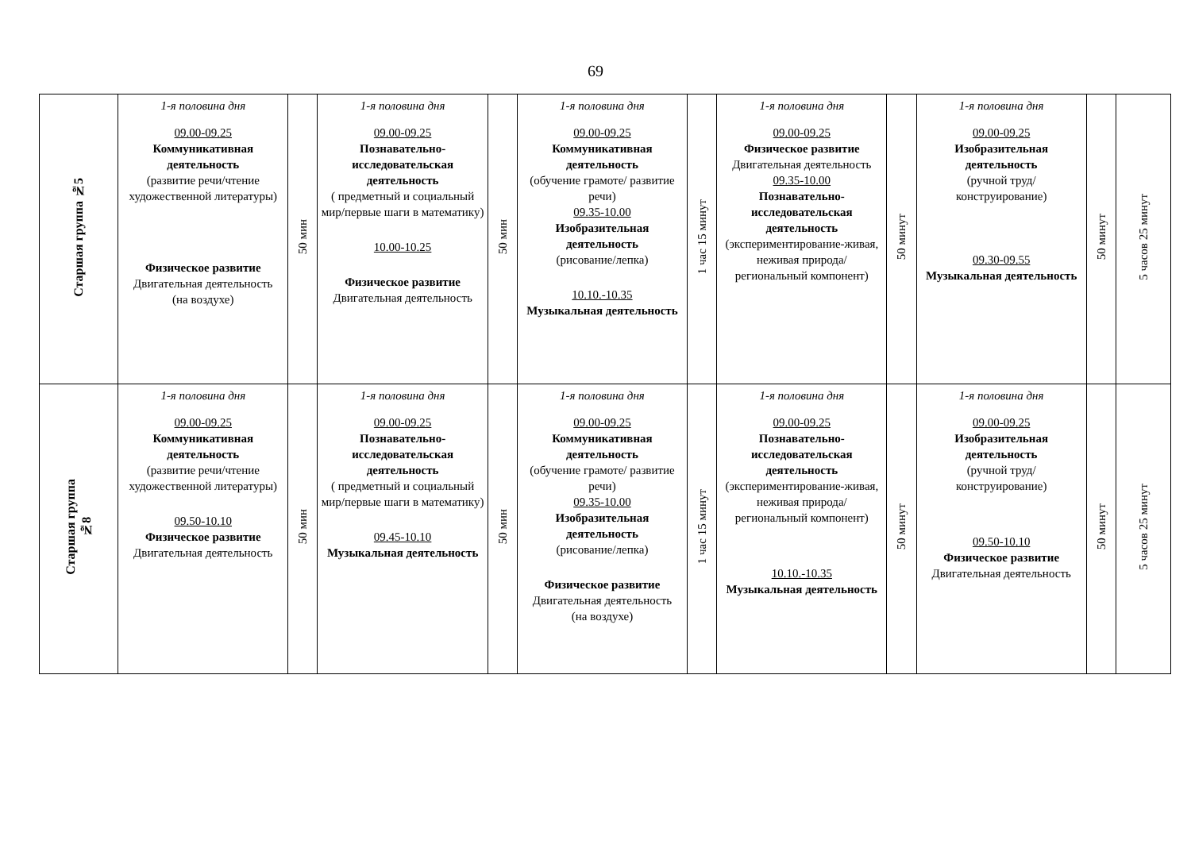69
| Старшая группа №5 | 1-я половина дня 09.00-09.25 Коммуникативная деятельность (развитие речи/чтение художественной литературы) Физическое развитие Двигательная деятельность (на воздухе) | 50 мин | 1-я половина дня 09.00-09.25 Познавательно-исследовательская деятельность ( предметный и социальный мир/первые шаги в математику) 10.00-10.25 Физическое развитие Двигательная деятельность | 50 мин | 1-я половина дня 09.00-09.25 Коммуникативная деятельность (обучение грамоте/ развитие речи) 09.35-10.00 Изобразительная деятельность (рисование/лепка) 10.10.-10.35 Музыкальная деятельность | 1 час 15 минут | 1-я половина дня 09.00-09.25 Физическое развитие Двигательная деятельность 09.35-10.00 Познавательно-исследовательская деятельность (экспериментирование-живая, неживая природа/ региональный компонент) | 50 минут | 1-я половина дня 09.00-09.25 Изобразительная деятельность (ручной труд/ конструирование) 09.30-09.55 Музыкальная деятельность | 50 минут | 5 часов 25 минут |
| Старшая группа №8 | 1-я половина дня 09.00-09.25 Коммуникативная деятельность (развитие речи/чтение художественной литературы) 09.50-10.10 Физическое развитие Двигательная деятельность | 50 мин | 1-я половина дня 09.00-09.25 Познавательно-исследовательская деятельность ( предметный и социальный мир/первые шаги в математику) 09.45-10.10 Музыкальная деятельность | 50 мин | 1-я половина дня 09.00-09.25 Коммуникативная деятельность (обучение грамоте/ развитие речи) 09.35-10.00 Изобразительная деятельность (рисование/лепка) Физическое развитие Двигательная деятельность (на воздухе) | 1 час 15 минут | 1-я половина дня 09.00-09.25 Познавательно-исследовательская деятельность (экспериментирование-живая, неживая природа/ региональный компонент) 10.10.-10.35 Музыкальная деятельность | 50 минут | 1-я половина дня 09.00-09.25 Изобразительная деятельность (ручной труд/ конструирование) 09.50-10.10 Физическое развитие Двигательная деятельность | 50 минут | 5 часов 25 минут |